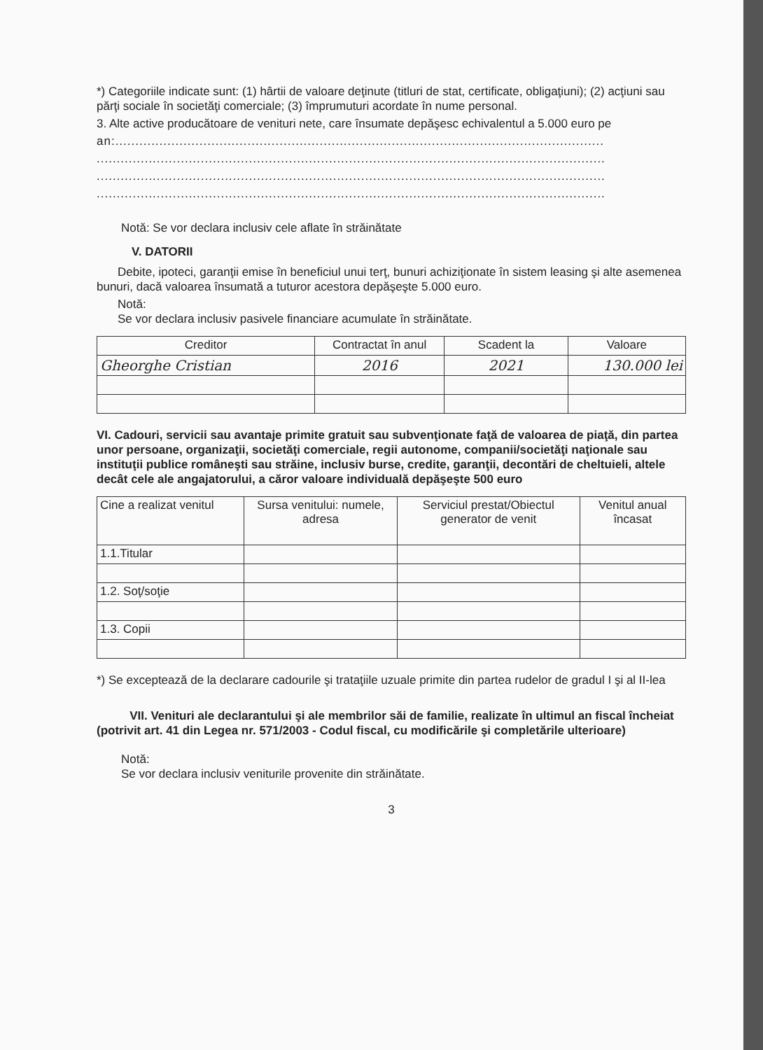*) Categoriile indicate sunt: (1) hârtii de valoare deţinute (titluri de stat, certificate, obligaţiuni); (2) acţiuni sau părţi sociale în societăţi comerciale; (3) împrumuturi acordate în nume personal.
3. Alte active producătoare de venituri nete, care însumate depăşesc echivalentul a 5.000 euro pe
an:..........................................................................................................................
...............................................................................................................................
...............................................................................................................................
...............................................................................................................................
Notă: Se vor declara inclusiv cele aflate în străinătate
V. DATORII
Debite, ipoteci, garanţii emise în beneficiul unui terţ, bunuri achiziţionate în sistem leasing şi alte asemenea bunuri, dacă valoarea însumată a tuturor acestora depăşeşte 5.000 euro.
Notă:
Se vor declara inclusiv pasivele financiare acumulate în străinătate.
| Creditor | Contractat în anul | Scadent la | Valoare |
| --- | --- | --- | --- |
| Gheorghe Cristian | 2016 | 2021 | 130.000 lei |
VI. Cadouri, servicii sau avantaje primite gratuit sau subvenţionate faţă de valoarea de piaţă, din partea unor persoane, organizaţii, societăţi comerciale, regii autonome, companii/societăţi naţionale sau instituţii publice româneşti sau străine, inclusiv burse, credite, garanţii, decontări de cheltuieli, altele decât cele ale angajatorului, a căror valoare individuală depăşeşte 500 euro
| Cine a realizat venitul | Sursa venitului: numele, adresa | Serviciul prestat/Obiectul generator de venit | Venitul anual încasat |
| --- | --- | --- | --- |
| 1.1.Titular | | | |
| 1.2. Soţ/soţie | | | |
| 1.3. Copii | | | |
*) Se exceptează de la declarare cadourile şi trataţiile uzuale primite din partea rudelor de gradul I şi al II-lea
VII. Venituri ale declarantului şi ale membrilor săi de familie, realizate în ultimul an fiscal încheiat (potrivit art. 41 din Legea nr. 571/2003 - Codul fiscal, cu modificările şi completările ulterioare)
Notă:
Se vor declara inclusiv veniturile provenite din străinătate.
3